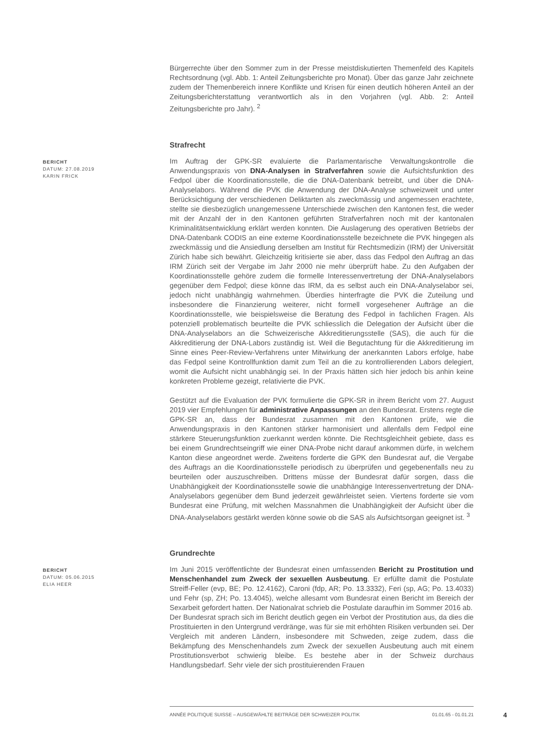Bürgerrechte über den Sommer zum in der Presse meistdiskutierten Themenfeld des Kapitels Rechtsordnung (vgl. Abb. 1: Anteil Zeitungsberichte pro Monat). Über das ganze Jahr zeichnete zudem der Themenbereich innere Konflikte und Krisen für einen deutlich höheren Anteil an der Zeitungsberichterstattung verantwortlich als in den Vorjahren (vgl. Abb. 2: Anteil Zeitungsberichte pro Jahr). <sup>2</sup>
Strafrecht
BERICHT
DATUM: 27.08.2019
KARIN FRICK
Im Auftrag der GPK-SR evaluierte die Parlamentarische Verwaltungskontrolle die Anwendungspraxis von DNA-Analysen in Strafverfahren sowie die Aufsichtsfunktion des Fedpol über die Koordinationsstelle, die die DNA-Datenbank betreibt, und über die DNA-Analyselabors. Während die PVK die Anwendung der DNA-Analyse schweizweit und unter Berücksichtigung der verschiedenen Deliktarten als zweckmässig und angemessen erachtete, stellte sie diesbezüglich unangemessene Unterschiede zwischen den Kantonen fest, die weder mit der Anzahl der in den Kantonen geführten Strafverfahren noch mit der kantonalen Kriminalitätsentwicklung erklärt werden konnten. Die Auslagerung des operativen Betriebs der DNA-Datenbank CODIS an eine externe Koordinationsstelle bezeichnete die PVK hingegen als zweckmässig und die Ansiedlung derselben am Institut für Rechtsmedizin (IRM) der Universität Zürich habe sich bewährt. Gleichzeitig kritisierte sie aber, dass das Fedpol den Auftrag an das IRM Zürich seit der Vergabe im Jahr 2000 nie mehr überprüft habe. Zu den Aufgaben der Koordinationsstelle gehöre zudem die formelle Interessenvertretung der DNA-Analyselabors gegenüber dem Fedpol; diese könne das IRM, da es selbst auch ein DNA-Analyselabor sei, jedoch nicht unabhängig wahrnehmen. Überdies hinterfragte die PVK die Zuteilung und insbesondere die Finanzierung weiterer, nicht formell vorgesehener Aufträge an die Koordinationsstelle, wie beispielsweise die Beratung des Fedpol in fachlichen Fragen. Als potenziell problematisch beurteilte die PVK schliesslich die Delegation der Aufsicht über die DNA-Analyselabors an die Schweizerische Akkreditierungsstelle (SAS), die auch für die Akkreditierung der DNA-Labors zuständig ist. Weil die Begutachtung für die Akkreditierung im Sinne eines Peer-Review-Verfahrens unter Mitwirkung der anerkannten Labors erfolge, habe das Fedpol seine Kontrollfunktion damit zum Teil an die zu kontrollierenden Labors delegiert, womit die Aufsicht nicht unabhängig sei. In der Praxis hätten sich hier jedoch bis anhin keine konkreten Probleme gezeigt, relativierte die PVK.
Gestützt auf die Evaluation der PVK formulierte die GPK-SR in ihrem Bericht vom 27. August 2019 vier Empfehlungen für administrative Anpassungen an den Bundesrat. Erstens regte die GPK-SR an, dass der Bundesrat zusammen mit den Kantonen prüfe, wie die Anwendungspraxis in den Kantonen stärker harmonisiert und allenfalls dem Fedpol eine stärkere Steuerungsfunktion zuerkannt werden könnte. Die Rechtsgleichheit gebiete, dass es bei einem Grundrechtseingriff wie einer DNA-Probe nicht darauf ankommen dürfe, in welchem Kanton diese angeordnet werde. Zweitens forderte die GPK den Bundesrat auf, die Vergabe des Auftrags an die Koordinationsstelle periodisch zu überprüfen und gegebenenfalls neu zu beurteilen oder auszuschreiben. Drittens müsse der Bundesrat dafür sorgen, dass die Unabhängigkeit der Koordinationsstelle sowie die unabhängige Interessenvertretung der DNA-Analyselabors gegenüber dem Bund jederzeit gewährleistet seien. Viertens forderte sie vom Bundesrat eine Prüfung, mit welchen Massnahmen die Unabhängigkeit der Aufsicht über die DNA-Analyselabors gestärkt werden könne sowie ob die SAS als Aufsichtsorgan geeignet ist. <sup>3</sup>
Grundrechte
BERICHT
DATUM: 05.06.2015
ELIA HEER
Im Juni 2015 veröffentlichte der Bundesrat einen umfassenden Bericht zu Prostitution und Menschenhandel zum Zweck der sexuellen Ausbeutung. Er erfüllte damit die Postulate Streiff-Feller (evp, BE; Po. 12.4162), Caroni (fdp, AR; Po. 13.3332), Feri (sp, AG; Po. 13.4033) und Fehr (sp, ZH; Po. 13.4045), welche allesamt vom Bundesrat einen Bericht im Bereich der Sexarbeit gefordert hatten. Der Nationalrat schrieb die Postulate daraufhin im Sommer 2016 ab.
Der Bundesrat sprach sich im Bericht deutlich gegen ein Verbot der Prostitution aus, da dies die Prostituierten in den Untergrund verdränge, was für sie mit erhöhten Risiken verbunden sei. Der Vergleich mit anderen Ländern, insbesondere mit Schweden, zeige zudem, dass die Bekämpfung des Menschenhandels zum Zweck der sexuellen Ausbeutung auch mit einem Prostitutionsverbot schwierig bleibe. Es bestehe aber in der Schweiz durchaus Handlungsbedarf. Sehr viele der sich prostituierenden Frauen
ANNÉE POLITIQUE SUISSE – AUSGEWÄHLTE BEITRÄGE DER SCHWEIZER POLITIK 01.01.65 - 01.01.21
4